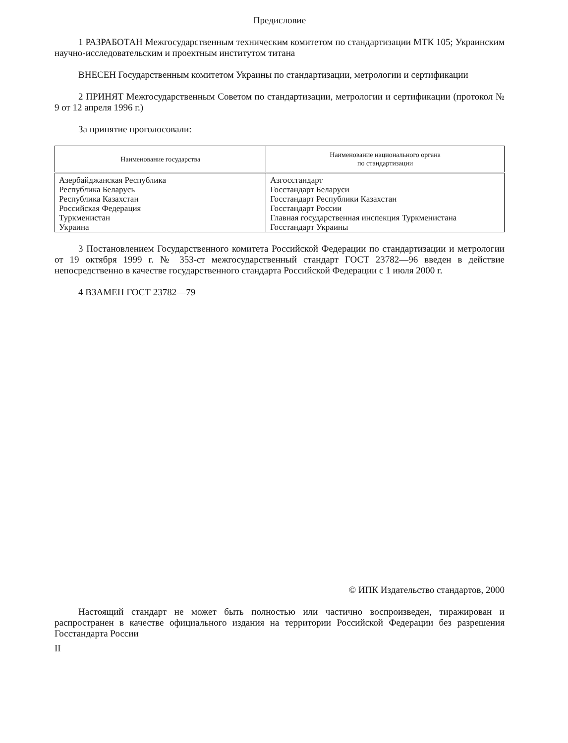Предисловие
1 РАЗРАБОТАН Межгосударственным техническим комитетом по стандартизации МТК 105; Украинским научно-исследовательским и проектным институтом титана
ВНЕСЕН Государственным комитетом Украины по стандартизации, метрологии и сертификации
2 ПРИНЯТ Межгосударственным Советом по стандартизации, метрологии и сертификации (протокол № 9 от 12 апреля 1996 г.)
За принятие проголосовали:
| Наименование государства | Наименование национального органа по стандартизации |
| --- | --- |
| Азербайджанская Республика | Азгосстандарт |
| Республика Беларусь | Госстандарт Беларуси |
| Республика Казахстан | Госстандарт Республики Казахстан |
| Российская Федерация | Госстандарт России |
| Туркменистан | Главная государственная инспекция Туркменистана |
| Украина | Госстандарт Украины |
3 Постановлением Государственного комитета Российской Федерации по стандартизации и метрологии от 19 октября 1999 г. № 353-ст межгосударственный стандарт ГОСТ 23782—96 введен в действие непосредственно в качестве государственного стандарта Российской Федерации с 1 июля 2000 г.
4 ВЗАМЕН ГОСТ 23782—79
© ИПК Издательство стандартов, 2000
Настоящий стандарт не может быть полностью или частично воспроизведен, тиражирован и распространен в качестве официального издания на территории Российской Федерации без разрешения Госстандарта России
II